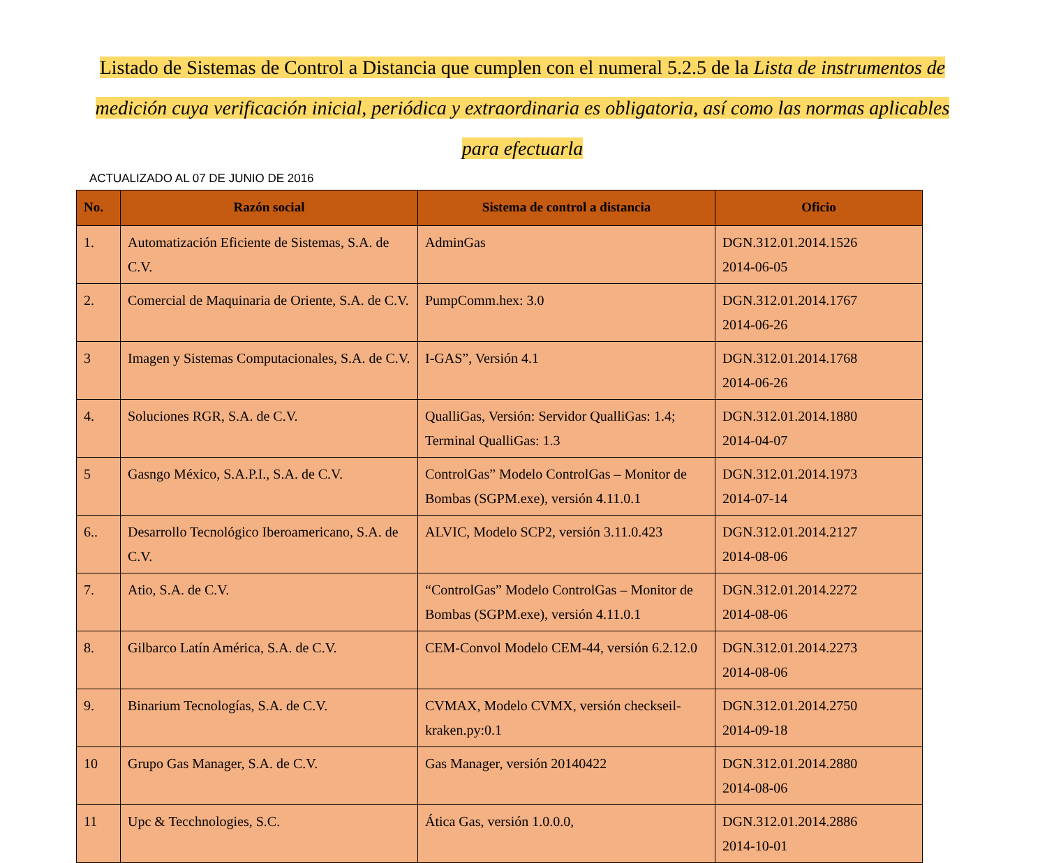Listado de Sistemas de Control a Distancia que cumplen con el numeral 5.2.5 de la Lista de instrumentos de medición cuya verificación inicial, periódica y extraordinaria es obligatoria, así como las normas aplicables para efectuarla
ACTUALIZADO AL 07 DE JUNIO DE 2016
| No. | Razón social | Sistema de control a distancia | Oficio |
| --- | --- | --- | --- |
| 1. | Automatización Eficiente de Sistemas, S.A. de C.V. | AdminGas | DGN.312.01.2014.1526 2014-06-05 |
| 2. | Comercial de Maquinaria de Oriente, S.A. de C.V. | PumpComm.hex: 3.0 | DGN.312.01.2014.1767 2014-06-26 |
| 3 | Imagen y Sistemas Computacionales, S.A. de C.V. | I-GAS”, Versión 4.1 | DGN.312.01.2014.1768 2014-06-26 |
| 4. | Soluciones RGR, S.A. de C.V. | QualliGas, Versión: Servidor QualliGas: 1.4; Terminal QualliGas: 1.3 | DGN.312.01.2014.1880 2014-04-07 |
| 5 | Gasngo México, S.A.P.I., S.A. de C.V. | ControlGas” Modelo ControlGas – Monitor de Bombas (SGPM.exe), versión 4.11.0.1 | DGN.312.01.2014.1973 2014-07-14 |
| 6.. | Desarrollo Tecnológico Iberoamericano, S.A. de C.V. | ALVIC, Modelo SCP2, versión 3.11.0.423 | DGN.312.01.2014.2127 2014-08-06 |
| 7. | Atio, S.A. de C.V. | “ControlGas” Modelo ControlGas – Monitor de Bombas (SGPM.exe), versión 4.11.0.1 | DGN.312.01.2014.2272 2014-08-06 |
| 8. | Gilbarco Latín América, S.A. de C.V. | CEM-Convol Modelo CEM-44, versión 6.2.12.0 | DGN.312.01.2014.2273 2014-08-06 |
| 9. | Binarium Tecnologías, S.A. de C.V. | CVMAX, Modelo CVMX, versión checkseil-kraken.py:0.1 | DGN.312.01.2014.2750 2014-09-18 |
| 10 | Grupo Gas Manager, S.A. de C.V. | Gas Manager, versión 20140422 | DGN.312.01.2014.2880 2014-08-06 |
| 11 | Upc & Tecchnologies, S.C. | Ática Gas, versión 1.0.0.0, | DGN.312.01.2014.2886 2014-10-01 |